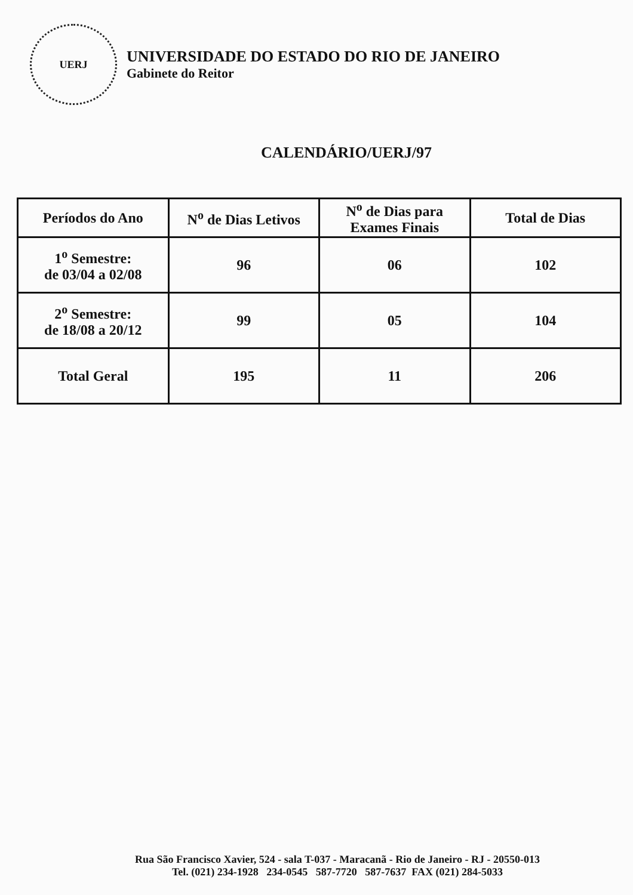UERJ
UNIVERSIDADE DO ESTADO DO RIO DE JANEIRO
Gabinete do Reitor
CALENDÁRIO/UERJ/97
| Períodos do Ano | N<sup>o</sup> de Dias Letivos | N<sup>o</sup> de Dias para Exames Finais | Total de Dias |
| --- | --- | --- | --- |
| 1<sup>o</sup> Semestre: de 03/04 a 02/08 | 96 | 06 | 102 |
| 2<sup>o</sup> Semestre: de 18/08 a 20/12 | 99 | 05 | 104 |
| Total Geral | 195 | 11 | 206 |
Rua São Francisco Xavier, 524 - sala T-037 - Maracanã - Rio de Janeiro - RJ - 20550-013
Tel. (021) 234-1928 234-0545 587-7720 587-7637 FAX (021) 284-5033